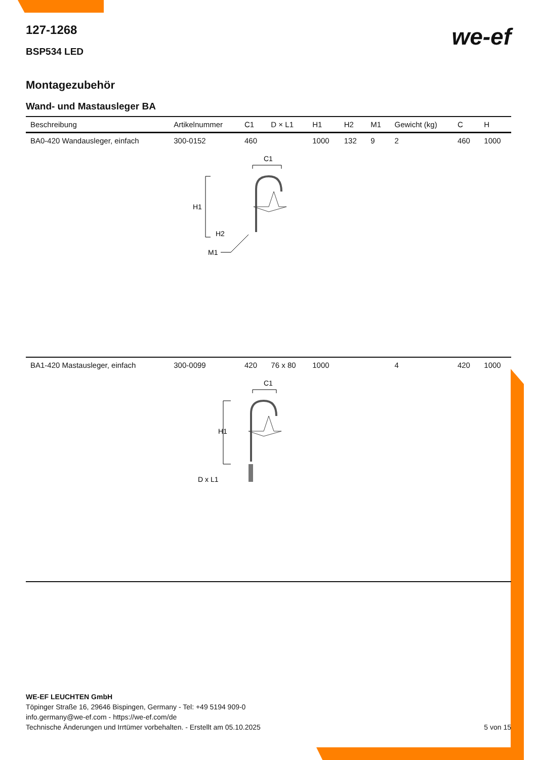we-ef
127-1268
BSP534 LED
Montagezubehör
Wand- und Mastausleger BA
| Beschreibung | Artikelnummer | C1 | D × L1 | H1 | H2 | M1 | Gewicht (kg) | C | H |
| --- | --- | --- | --- | --- | --- | --- | --- | --- | --- |
| BA0-420 Wandausleger, einfach | 300-0152 | 460 | | 1000 | 132 | 9 | 2 | 460 | 1000 |
| C1 H1 H2 M1 | | | | | | | | | |
| BA1-420 Mastausleger, einfach | 300-0099 | 420 | 76 x 80 | 1000 | | | 4 | 420 | 1000 |
| C1 H1 D x L1 | | | | | | | | | |
WE-EF LEUCHTEN GmbH
Töpinger Straße 16, 29646 Bispingen, Germany - Tel: +49 5194 909-0
info.germany@we-ef.com - https://we-ef.com/de
Technische Änderungen und Irrtümer vorbehalten. - Erstellt am 05.10.2025
5 von 15